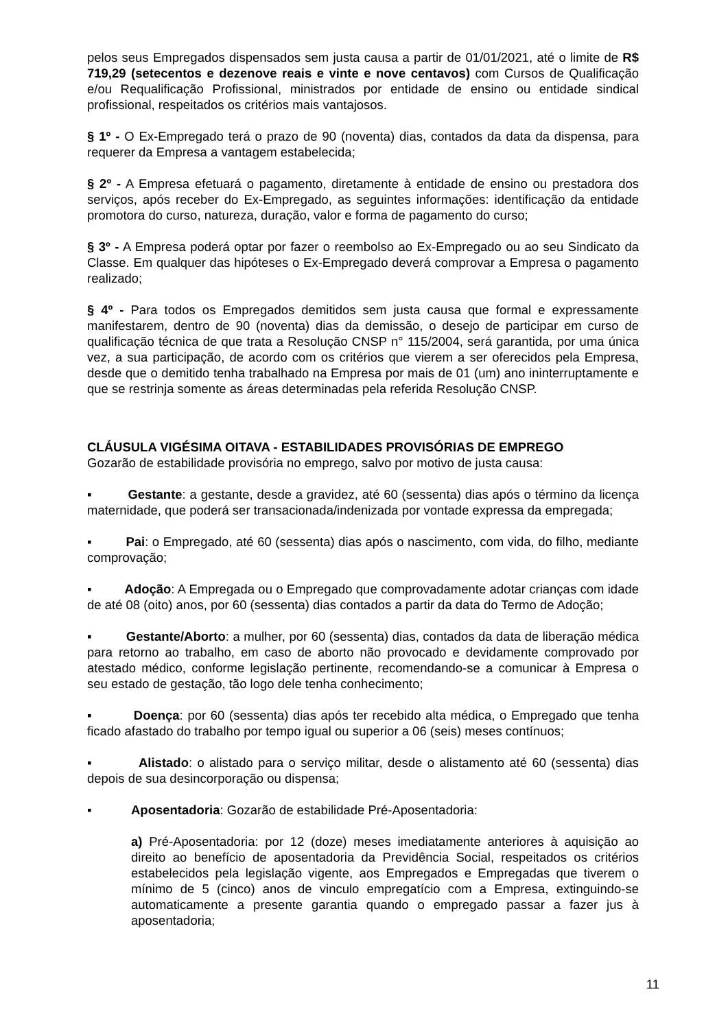pelos seus Empregados dispensados sem justa causa a partir de 01/01/2021, até o limite de R$ 719,29 (setecentos e dezenove reais e vinte e nove centavos) com Cursos de Qualificação e/ou Requalificação Profissional, ministrados por entidade de ensino ou entidade sindical profissional, respeitados os critérios mais vantajosos.
§ 1º - O Ex-Empregado terá o prazo de 90 (noventa) dias, contados da data da dispensa, para requerer da Empresa a vantagem estabelecida;
§ 2º - A Empresa efetuará o pagamento, diretamente à entidade de ensino ou prestadora dos serviços, após receber do Ex-Empregado, as seguintes informações: identificação da entidade promotora do curso, natureza, duração, valor e forma de pagamento do curso;
§ 3º - A Empresa poderá optar por fazer o reembolso ao Ex-Empregado ou ao seu Sindicato da Classe. Em qualquer das hipóteses o Ex-Empregado deverá comprovar a Empresa o pagamento realizado;
§ 4º - Para todos os Empregados demitidos sem justa causa que formal e expressamente manifestarem, dentro de 90 (noventa) dias da demissão, o desejo de participar em curso de qualificação técnica de que trata a Resolução CNSP n° 115/2004, será garantida, por uma única vez, a sua participação, de acordo com os critérios que vierem a ser oferecidos pela Empresa, desde que o demitido tenha trabalhado na Empresa por mais de 01 (um) ano ininterruptamente e que se restrinja somente as áreas determinadas pela referida Resolução CNSP.
CLÁUSULA VIGÉSIMA OITAVA - ESTABILIDADES PROVISÓRIAS DE EMPREGO
Gozarão de estabilidade provisória no emprego, salvo por motivo de justa causa:
▪ Gestante: a gestante, desde a gravidez, até 60 (sessenta) dias após o término da licença maternidade, que poderá ser transacionada/indenizada por vontade expressa da empregada;
▪ Pai: o Empregado, até 60 (sessenta) dias após o nascimento, com vida, do filho, mediante comprovação;
▪ Adoção: A Empregada ou o Empregado que comprovadamente adotar crianças com idade de até 08 (oito) anos, por 60 (sessenta) dias contados a partir da data do Termo de Adoção;
▪ Gestante/Aborto: a mulher, por 60 (sessenta) dias, contados da data de liberação médica para retorno ao trabalho, em caso de aborto não provocado e devidamente comprovado por atestado médico, conforme legislação pertinente, recomendando-se a comunicar à Empresa o seu estado de gestação, tão logo dele tenha conhecimento;
▪ Doença: por 60 (sessenta) dias após ter recebido alta médica, o Empregado que tenha ficado afastado do trabalho por tempo igual ou superior a 06 (seis) meses contínuos;
▪ Alistado: o alistado para o serviço militar, desde o alistamento até 60 (sessenta) dias depois de sua desincorporação ou dispensa;
▪ Aposentadoria: Gozarão de estabilidade Pré-Aposentadoria:
a) Pré-Aposentadoria: por 12 (doze) meses imediatamente anteriores à aquisição ao direito ao benefício de aposentadoria da Previdência Social, respeitados os critérios estabelecidos pela legislação vigente, aos Empregados e Empregadas que tiverem o mínimo de 5 (cinco) anos de vinculo empregatício com a Empresa, extinguindo-se automaticamente a presente garantia quando o empregado passar a fazer jus à aposentadoria;
11